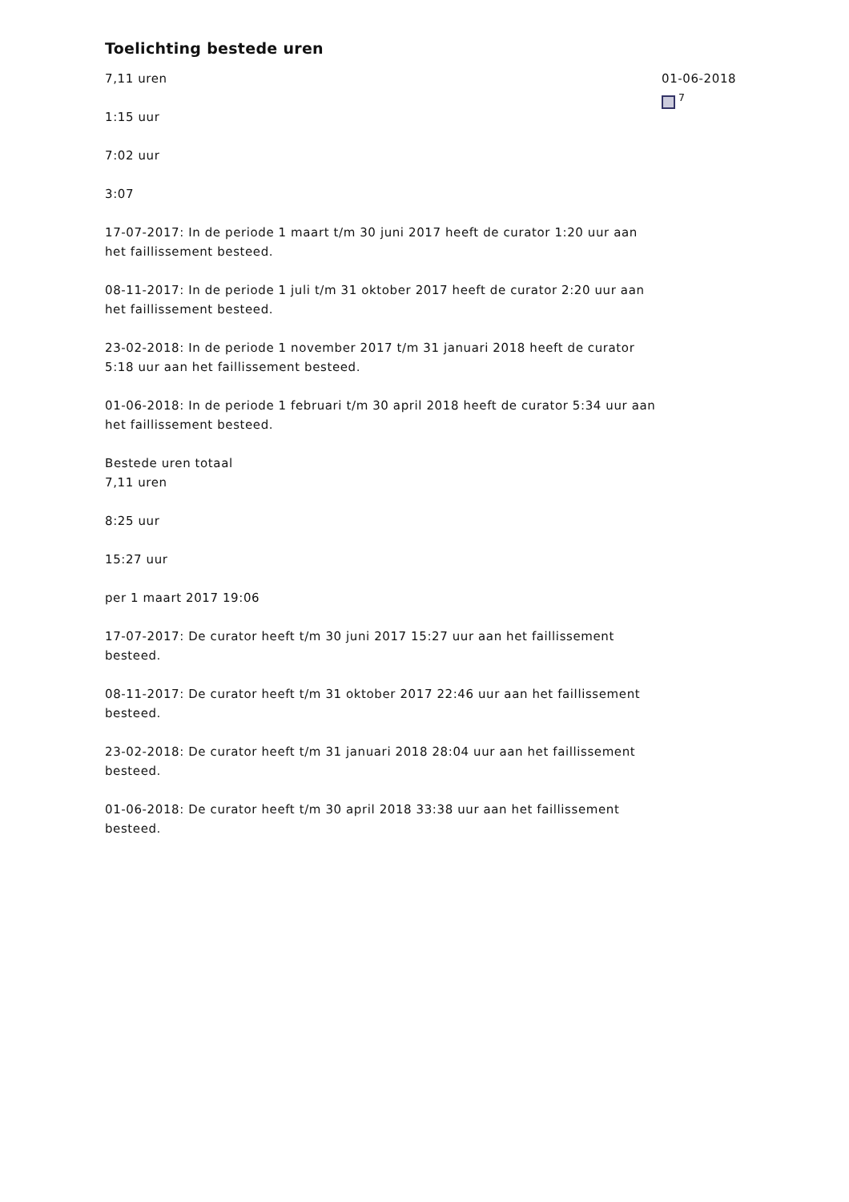Toelichting bestede uren
7,11 uren
1:15 uur
7:02 uur
3:07
17-07-2017: In de periode 1 maart t/m 30 juni 2017 heeft de curator 1:20 uur aan het faillissement besteed.
08-11-2017: In de periode 1 juli t/m 31 oktober 2017 heeft de curator 2:20 uur aan het faillissement besteed.
23-02-2018: In de periode 1 november 2017 t/m 31 januari 2018 heeft de curator 5:18 uur aan het faillissement besteed.
01-06-2018: In de periode 1 februari t/m 30 april 2018 heeft de curator 5:34 uur aan het faillissement besteed.
Bestede uren totaal
7,11 uren
8:25 uur
15:27 uur
per 1 maart 2017 19:06
17-07-2017: De curator heeft t/m 30 juni 2017 15:27 uur aan het faillissement besteed.
08-11-2017: De curator heeft t/m 31 oktober 2017 22:46 uur aan het faillissement besteed.
23-02-2018: De curator heeft t/m 31 januari 2018 28:04 uur aan het faillissement besteed.
01-06-2018: De curator heeft t/m 30 april 2018 33:38 uur aan het faillissement besteed.
01-06-2018
<sup>7</sup>